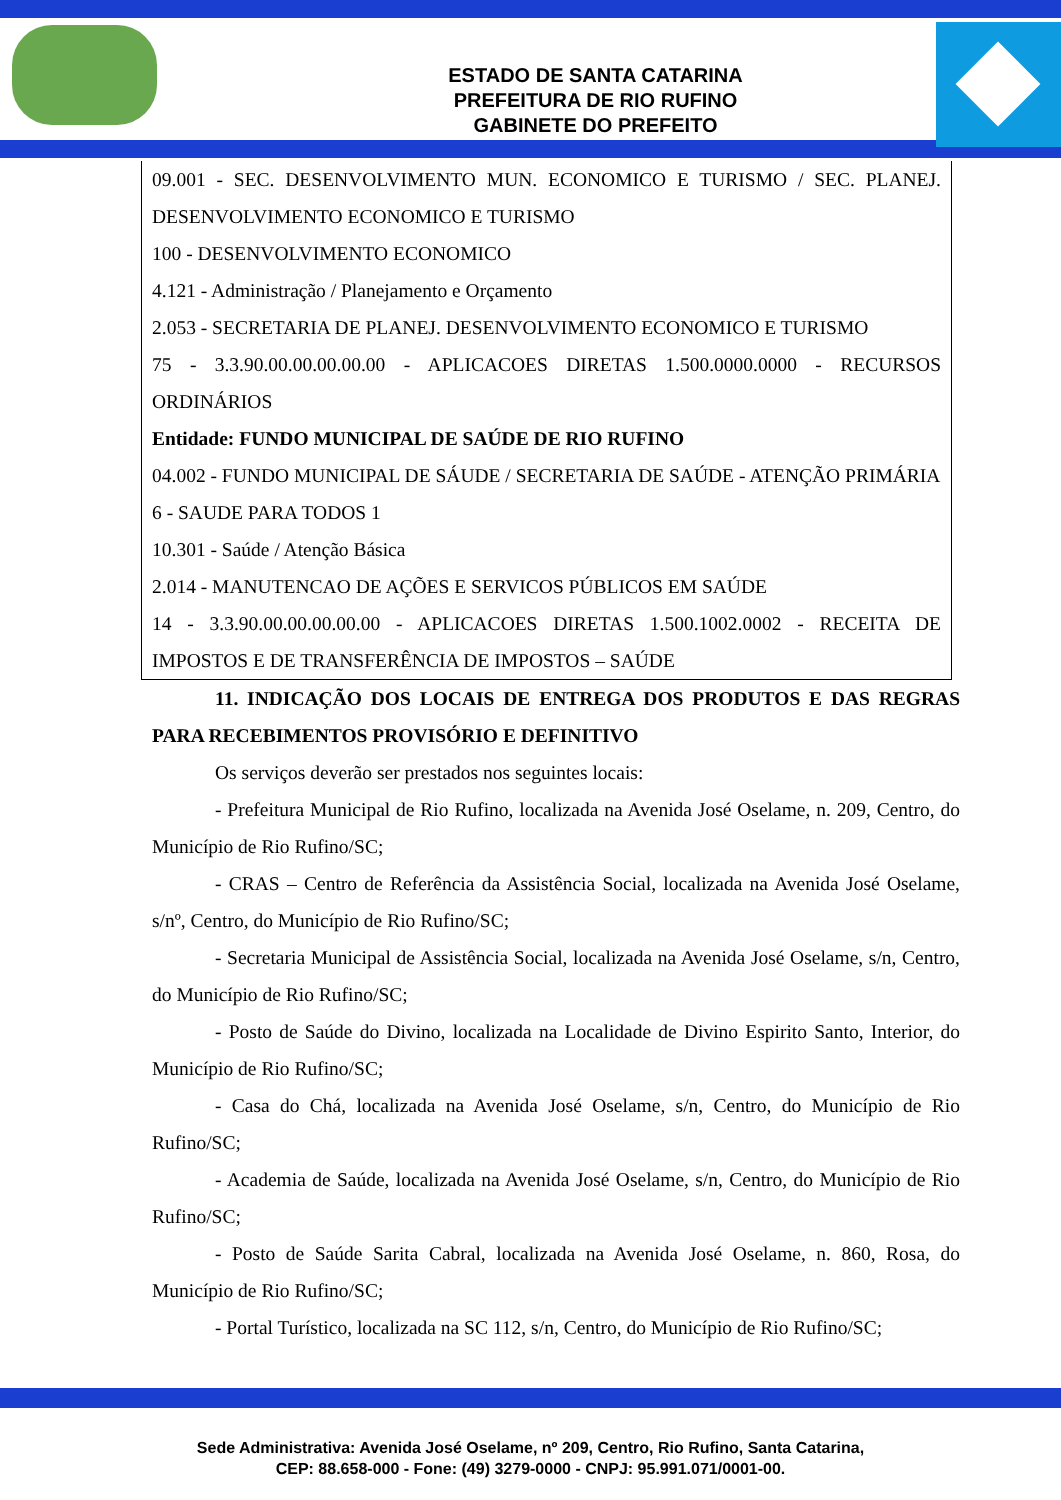ESTADO DE SANTA CATARINA
PREFEITURA DE RIO RUFINO
GABINETE DO PREFEITO
09.001 - SEC. DESENVOLVIMENTO MUN. ECONOMICO E TURISMO / SEC. PLANEJ. DESENVOLVIMENTO ECONOMICO E TURISMO
100 - DESENVOLVIMENTO ECONOMICO
4.121 - Administração / Planejamento e Orçamento
2.053 - SECRETARIA DE PLANEJ. DESENVOLVIMENTO ECONOMICO E TURISMO
75 - 3.3.90.00.00.00.00.00 - APLICACOES DIRETAS 1.500.0000.0000 - RECURSOS ORDINÁRIOS
Entidade: FUNDO MUNICIPAL DE SAÚDE DE RIO RUFINO
04.002 - FUNDO MUNICIPAL DE SÁUDE / SECRETARIA DE SAÚDE - ATENÇÃO PRIMÁRIA
6 - SAUDE PARA TODOS 1
10.301 - Saúde / Atenção Básica
2.014 - MANUTENCAO DE AÇÕES E SERVICOS PÚBLICOS EM SAÚDE
14 - 3.3.90.00.00.00.00.00 - APLICACOES DIRETAS 1.500.1002.0002 - RECEITA DE IMPOSTOS E DE TRANSFERÊNCIA DE IMPOSTOS – SAÚDE
11. INDICAÇÃO DOS LOCAIS DE ENTREGA DOS PRODUTOS E DAS REGRAS PARA RECEBIMENTOS PROVISÓRIO E DEFINITIVO
Os serviços deverão ser prestados nos seguintes locais:
- Prefeitura Municipal de Rio Rufino, localizada na Avenida José Oselame, n. 209, Centro, do Município de Rio Rufino/SC;
- CRAS – Centro de Referência da Assistência Social, localizada na Avenida José Oselame, s/nº, Centro, do Município de Rio Rufino/SC;
- Secretaria Municipal de Assistência Social, localizada na Avenida José Oselame, s/n, Centro, do Município de Rio Rufino/SC;
- Posto de Saúde do Divino, localizada na Localidade de Divino Espirito Santo, Interior, do Município de Rio Rufino/SC;
- Casa do Chá, localizada na Avenida José Oselame, s/n, Centro, do Município de Rio Rufino/SC;
- Academia de Saúde, localizada na Avenida José Oselame, s/n, Centro, do Município de Rio Rufino/SC;
- Posto de Saúde Sarita Cabral, localizada na Avenida José Oselame, n. 860, Rosa, do Município de Rio Rufino/SC;
- Portal Turístico, localizada na SC 112, s/n, Centro, do Município de Rio Rufino/SC;
Sede Administrativa: Avenida José Oselame, nº 209, Centro, Rio Rufino, Santa Catarina,
CEP: 88.658-000 - Fone: (49) 3279-0000 - CNPJ: 95.991.071/0001-00.